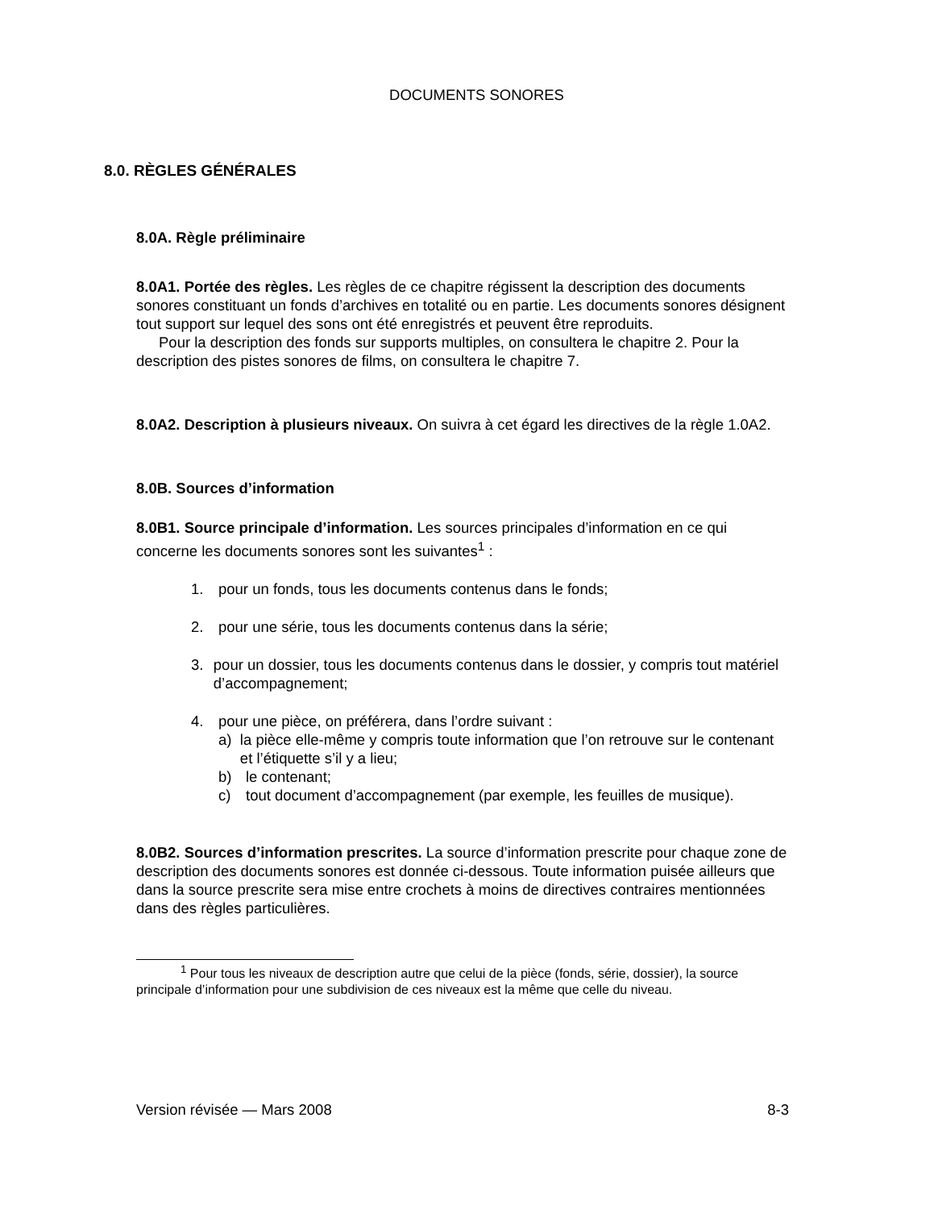DOCUMENTS SONORES
8.0. RÈGLES GÉNÉRALES
8.0A. Règle préliminaire
8.0A1. Portée des règles. Les règles de ce chapitre régissent la description des documents sonores constituant un fonds d’archives en totalité ou en partie. Les documents sonores désignent tout support sur lequel des sons ont été enregistrés et peuvent être reproduits.
Pour la description des fonds sur supports multiples, on consultera le chapitre 2. Pour la description des pistes sonores de films, on consultera le chapitre 7.
8.0A2. Description à plusieurs niveaux. On suivra à cet égard les directives de la règle 1.0A2.
8.0B. Sources d’information
8.0B1. Source principale d’information. Les sources principales d’information en ce qui concerne les documents sonores sont les suivantes<sup>1</sup> :
1. pour un fonds, tous les documents contenus dans le fonds;
2. pour une série, tous les documents contenus dans la série;
3. pour un dossier, tous les documents contenus dans le dossier, y compris tout matériel d’accompagnement;
4. pour une pièce, on préférera, dans l’ordre suivant :
a) la pièce elle-même y compris toute information que l’on retrouve sur le contenant et l’étiquette s’il y a lieu;
b) le contenant;
c) tout document d’accompagnement (par exemple, les feuilles de musique).
8.0B2. Sources d’information prescrites. La source d’information prescrite pour chaque zone de description des documents sonores est donnée ci-dessous. Toute information puisée ailleurs que dans la source prescrite sera mise entre crochets à moins de directives contraires mentionnées dans des règles particulières.
<sup>1</sup> Pour tous les niveaux de description autre que celui de la pièce (fonds, série, dossier), la source principale d’information pour une subdivision de ces niveaux est la même que celle du niveau.
Version révisée — Mars 2008 8-3